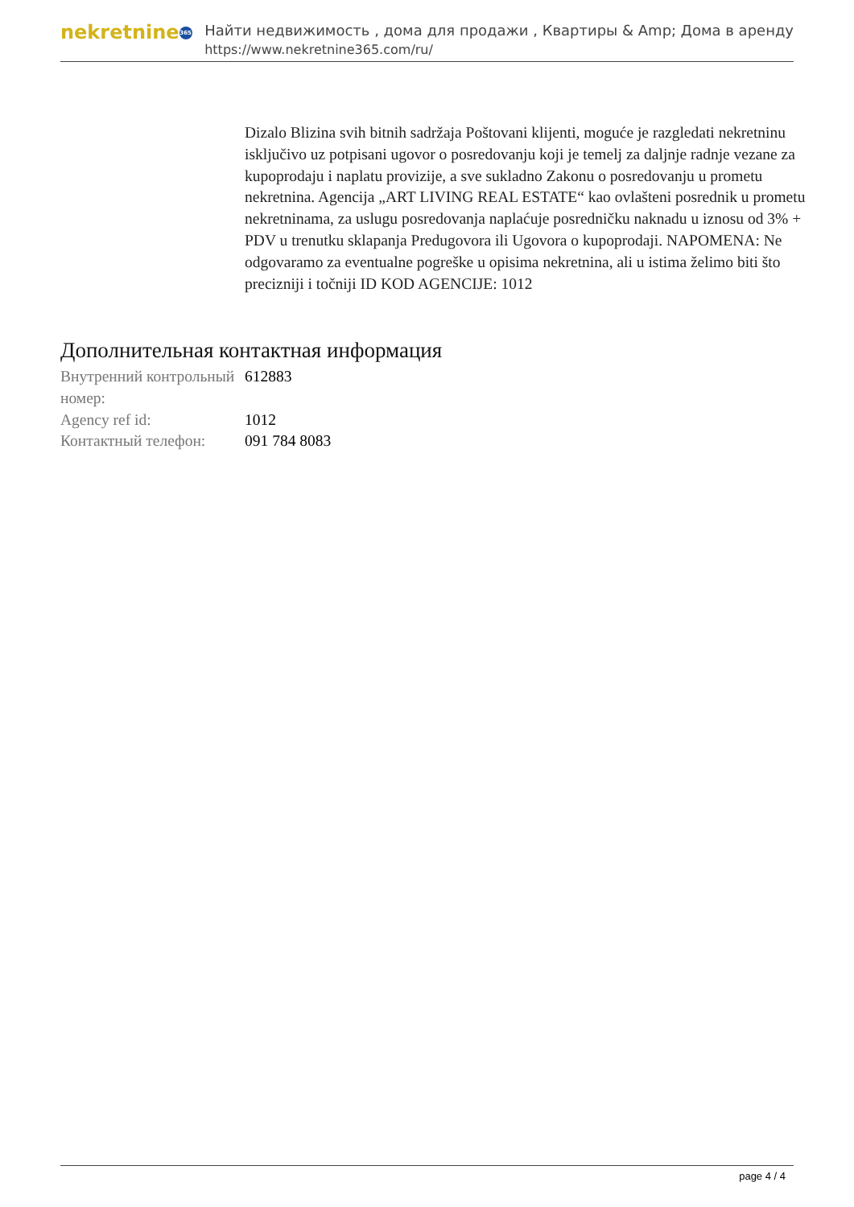nekretnine 365
Найти недвижимость , дома для продажи , Квартиры & Amp; Дома в аренду
https://www.nekretnine365.com/ru/
Dizalo Blizina svih bitnih sadržaja Poštovani klijenti, moguće je razgledati nekretninu isključivo uz potpisani ugovor o posredovanju koji je temelj za daljnje radnje vezane za kupoprodaju i naplatu provizije, a sve sukladno Zakonu o posredovanju u prometu nekretnina. Agencija „ART LIVING REAL ESTATE“ kao ovlašteni posrednik u prometu nekretninama, za uslugu posredovanja naplaćuje posredničku naknadu u iznosu od 3% + PDV u trenutku sklapanja Predugovora ili Ugovora o kupoprodaji. NAPOMENA: Ne odgovaramo za eventualne pogreške u opisima nekretnina, ali u istima želimo biti što precizniji i točniji ID KOD AGENCIJE: 1012
Дополнительная контактная информация
| Внутренний контрольный номер: | 612883 |
| Agency ref id: | 1012 |
| Контактный телефон: | 091 784 8083 |
page 4 / 4